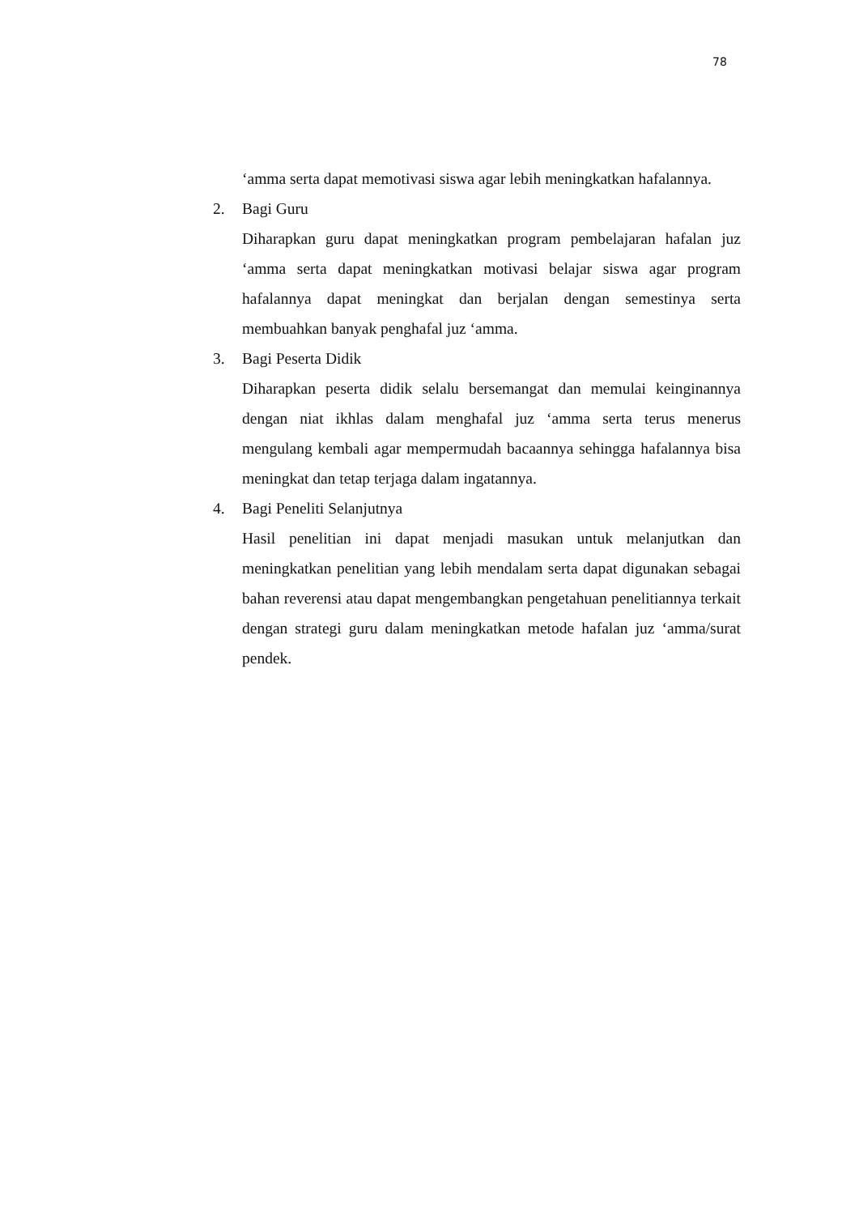78
‘amma serta dapat memotivasi siswa agar lebih meningkatkan hafalannya.
2. Bagi Guru
Diharapkan guru dapat meningkatkan program pembelajaran hafalan juz ‘amma serta dapat meningkatkan motivasi belajar siswa agar program hafalannya dapat meningkat dan berjalan dengan semestinya serta membuahkan banyak penghafal juz ‘amma.
3. Bagi Peserta Didik
Diharapkan peserta didik selalu bersemangat dan memulai keinginannya dengan niat ikhlas dalam menghafal juz ‘amma serta terus menerus mengulang kembali agar mempermudah bacaannya sehingga hafalannya bisa meningkat dan tetap terjaga dalam ingatannya.
4. Bagi Peneliti Selanjutnya
Hasil penelitian ini dapat menjadi masukan untuk melanjutkan dan meningkatkan penelitian yang lebih mendalam serta dapat digunakan sebagai bahan reverensi atau dapat mengembangkan pengetahuan penelitiannya terkait dengan strategi guru dalam meningkatkan metode hafalan juz ‘amma/surat pendek.